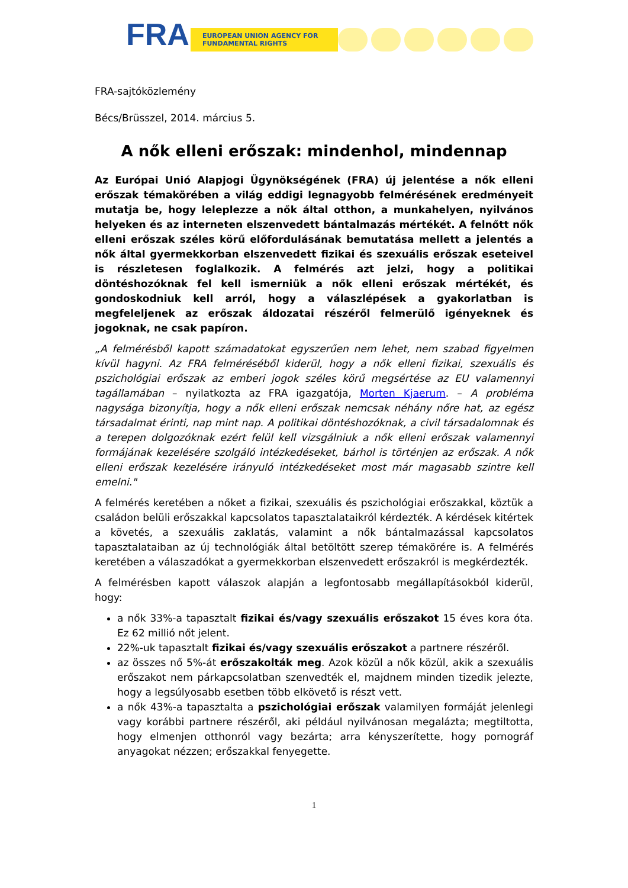FRA
EUROPEAN UNION AGENCY FOR FUNDAMENTAL RIGHTS
FRA-sajtóközlemény
Bécs/Brüsszel, 2014. március 5.
A nők elleni erőszak: mindenhol, mindennap
Az Európai Unió Alapjogi Ügynökségének (FRA) új jelentése a nők elleni erőszak témakörében a világ eddigi legnagyobb felmérésének eredményeit mutatja be, hogy leleplezze a nők által otthon, a munkahelyen, nyilvános helyeken és az interneten elszenvedett bántalmazás mértékét. A felnőtt nők elleni erőszak széles körű előfordulásának bemutatása mellett a jelentés a nők által gyermekkorban elszenvedett fizikai és szexuális erőszak eseteivel is részletesen foglalkozik. A felmérés azt jelzi, hogy a politikai döntéshozóknak fel kell ismerniük a nők elleni erőszak mértékét, és gondoskodniuk kell arról, hogy a válaszlépések a gyakorlatban is megfeleljenek az erőszak áldozatai részéről felmerülő igényeknek és jogoknak, ne csak papíron.
„A felmérésből kapott számadatokat egyszerűen nem lehet, nem szabad figyelmen kívül hagyni. Az FRA felméréséből kiderül, hogy a nők elleni fizikai, szexuális és pszichológiai erőszak az emberi jogok széles körű megsértése az EU valamennyi tagállamában – nyilatkozta az FRA igazgatója, Morten Kjaerum. – A probléma nagysága bizonyítja, hogy a nők elleni erőszak nemcsak néhány nőre hat, az egész társadalmat érinti, nap mint nap. A politikai döntéshozóknak, a civil társadalomnak és a terepen dolgozóknak ezért felül kell vizsgálniuk a nők elleni erőszak valamennyi formájának kezelésére szolgáló intézkedéseket, bárhol is történjen az erőszak. A nők elleni erőszak kezelésére irányuló intézkedéseket most már magasabb szintre kell emelni."
A felmérés keretében a nőket a fizikai, szexuális és pszichológiai erőszakkal, köztük a családon belüli erőszakkal kapcsolatos tapasztalataikról kérdezték. A kérdések kitértek a követés, a szexuális zaklatás, valamint a nők bántalmazással kapcsolatos tapasztalataiban az új technológiák által betöltött szerep témakörére is. A felmérés keretében a válaszadókat a gyermekkorban elszenvedett erőszakról is megkérdezték.
A felmérésben kapott válaszok alapján a legfontosabb megállapításokból kiderül, hogy:
a nők 33%-a tapasztalt fizikai és/vagy szexuális erőszakot 15 éves kora óta. Ez 62 millió nőt jelent.
22%-uk tapasztalt fizikai és/vagy szexuális erőszakot a partnere részéről.
az összes nő 5%-át erőszakolták meg. Azok közül a nők közül, akik a szexuális erőszakot nem párkapcsolatban szenvedték el, majdnem minden tizedik jelezte, hogy a legsúlyosabb esetben több elkövető is részt vett.
a nők 43%-a tapasztalta a pszichológiai erőszak valamilyen formáját jelenlegi vagy korábbi partnere részéről, aki például nyilvánosan megalázta; megtiltotta, hogy elmenjen otthonról vagy bezárta; arra kényszerítette, hogy pornográf anyagokat nézzen; erőszakkal fenyegette.
1